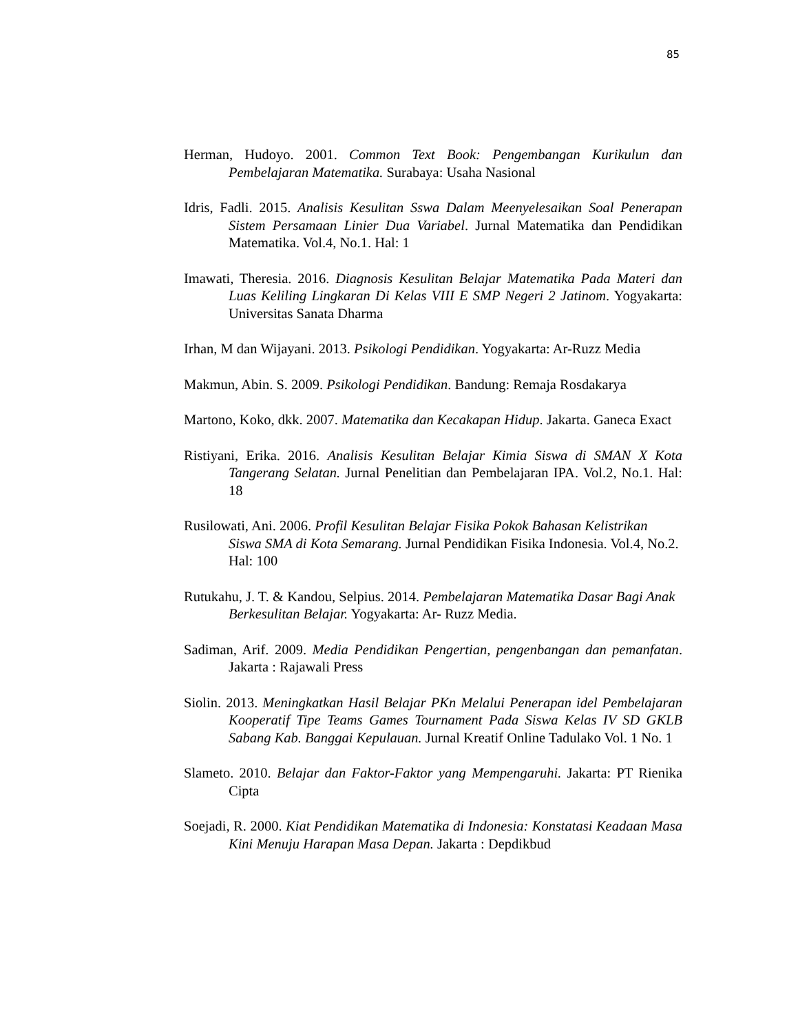85
Herman, Hudoyo. 2001. Common Text Book: Pengembangan Kurikulun dan Pembelajaran Matematika. Surabaya: Usaha Nasional
Idris, Fadli. 2015. Analisis Kesulitan Sswa Dalam Meenyelesaikan Soal Penerapan Sistem Persamaan Linier Dua Variabel. Jurnal Matematika dan Pendidikan Matematika. Vol.4, No.1. Hal: 1
Imawati, Theresia. 2016. Diagnosis Kesulitan Belajar Matematika Pada Materi dan Luas Keliling Lingkaran Di Kelas VIII E SMP Negeri 2 Jatinom. Yogyakarta: Universitas Sanata Dharma
Irhan, M dan Wijayani. 2013. Psikologi Pendidikan. Yogyakarta: Ar-Ruzz Media
Makmun, Abin. S. 2009. Psikologi Pendidikan. Bandung: Remaja Rosdakarya
Martono, Koko, dkk. 2007. Matematika dan Kecakapan Hidup. Jakarta. Ganeca Exact
Ristiyani, Erika. 2016. Analisis Kesulitan Belajar Kimia Siswa di SMAN X Kota Tangerang Selatan. Jurnal Penelitian dan Pembelajaran IPA. Vol.2, No.1. Hal: 18
Rusilowati, Ani. 2006. Profil Kesulitan Belajar Fisika Pokok Bahasan Kelistrikan Siswa SMA di Kota Semarang. Jurnal Pendidikan Fisika Indonesia. Vol.4, No.2. Hal: 100
Rutukahu, J. T. & Kandou, Selpius. 2014. Pembelajaran Matematika Dasar Bagi Anak Berkesulitan Belajar. Yogyakarta: Ar- Ruzz Media.
Sadiman, Arif. 2009. Media Pendidikan Pengertian, pengenbangan dan pemanfatan. Jakarta : Rajawali Press
Siolin. 2013. Meningkatkan Hasil Belajar PKn Melalui Penerapan idel Pembelajaran Kooperatif Tipe Teams Games Tournament Pada Siswa Kelas IV SD GKLB Sabang Kab. Banggai Kepulauan. Jurnal Kreatif Online Tadulako Vol. 1 No. 1
Slameto. 2010. Belajar dan Faktor-Faktor yang Mempengaruhi. Jakarta: PT Rienika Cipta
Soejadi, R. 2000. Kiat Pendidikan Matematika di Indonesia: Konstatasi Keadaan Masa Kini Menuju Harapan Masa Depan. Jakarta : Depdikbud